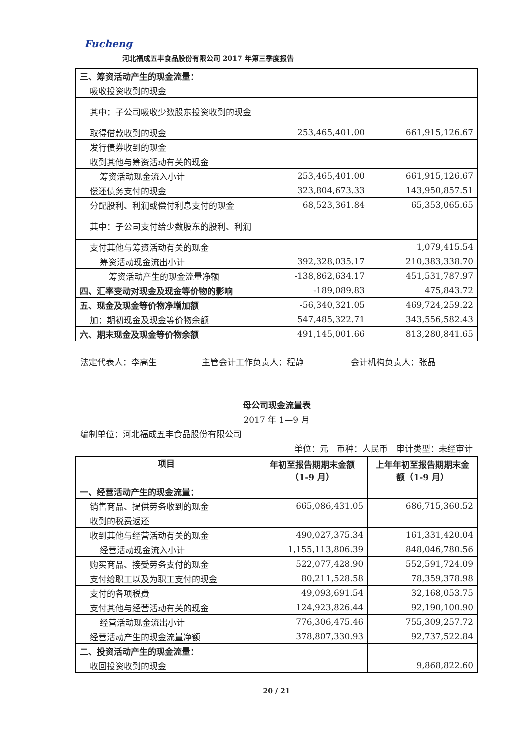Fucheng
河北福成五丰食品股份有限公司 2017 年第三季度报告
| 三、筹资活动产生的现金流量： | | |
| 吸收投资收到的现金 | | |
| 其中：子公司吸收少数股东投资收到的现金 | | |
| 取得借款收到的现金 | 253,465,401.00 | 661,915,126.67 |
| 发行债券收到的现金 | | |
| 收到其他与筹资活动有关的现金 | | |
| 筹资活动现金流入小计 | 253,465,401.00 | 661,915,126.67 |
| 偿还债务支付的现金 | 323,804,673.33 | 143,950,857.51 |
| 分配股利、利润或偿付利息支付的现金 | 68,523,361.84 | 65,353,065.65 |
| 其中：子公司支付给少数股东的股利、利润 | | |
| 支付其他与筹资活动有关的现金 | | 1,079,415.54 |
| 筹资活动现金流出小计 | 392,328,035.17 | 210,383,338.70 |
| 筹资活动产生的现金流量净额 | -138,862,634.17 | 451,531,787.97 |
| 四、汇率变动对现金及现金等价物的影响 | -189,089.83 | 475,843.72 |
| 五、现金及现金等价物净增加额 | -56,340,321.05 | 469,724,259.22 |
| 加：期初现金及现金等价物余额 | 547,485,322.71 | 343,556,582.43 |
| 六、期末现金及现金等价物余额 | 491,145,001.66 | 813,280,841.65 |
法定代表人：李高生 主管会计工作负责人：程静 会计机构负责人：张晶
母公司现金流量表
2017 年 1—9 月
编制单位：河北福成五丰食品股份有限公司
单位：元　币种：人民币　审计类型：未经审计
| 项目 | 年初至报告期期末金额（1-9 月） | 上年年初至报告期期末金额（1-9 月） |
| --- | --- | --- |
| 一、经营活动产生的现金流量： | | |
| 销售商品、提供劳务收到的现金 | 665,086,431.05 | 686,715,360.52 |
| 收到的税费返还 | | |
| 收到其他与经营活动有关的现金 | 490,027,375.34 | 161,331,420.04 |
| 经营活动现金流入小计 | 1,155,113,806.39 | 848,046,780.56 |
| 购买商品、接受劳务支付的现金 | 522,077,428.90 | 552,591,724.09 |
| 支付给职工以及为职工支付的现金 | 80,211,528.58 | 78,359,378.98 |
| 支付的各项税费 | 49,093,691.54 | 32,168,053.75 |
| 支付其他与经营活动有关的现金 | 124,923,826.44 | 92,190,100.90 |
| 经营活动现金流出小计 | 776,306,475.46 | 755,309,257.72 |
| 经营活动产生的现金流量净额 | 378,807,330.93 | 92,737,522.84 |
| 二、投资活动产生的现金流量： | | |
| 收回投资收到的现金 | | 9,868,822.60 |
20 / 21